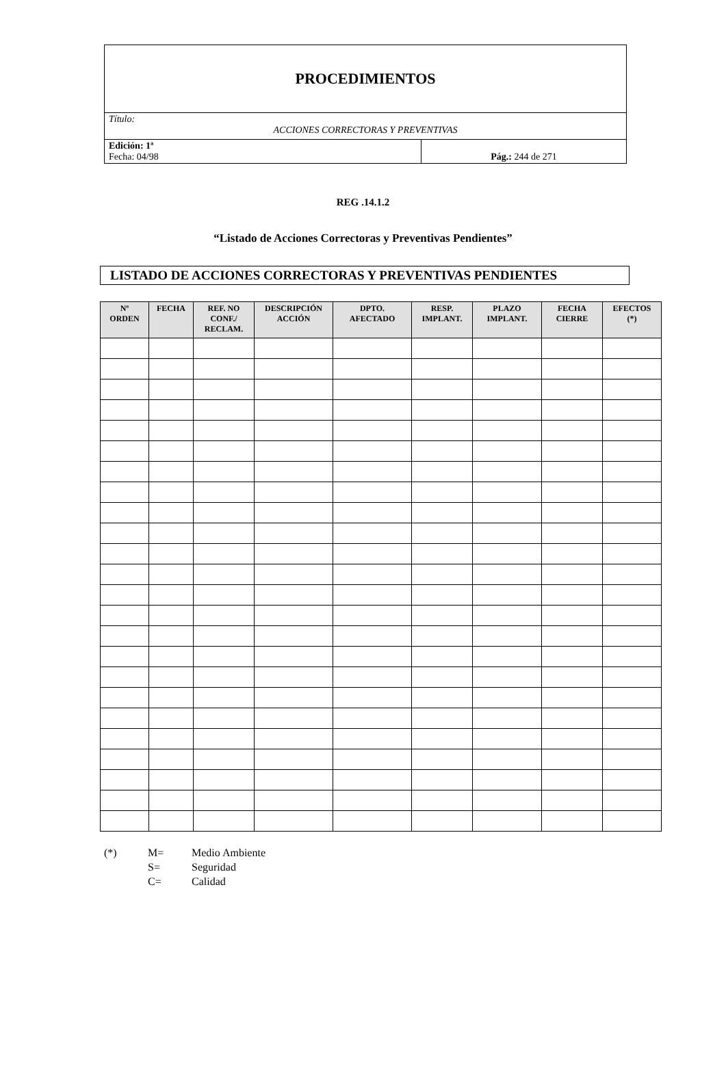| PROCEDIMIENTOS | |
| Título: ACCIONES CORRECTORAS Y PREVENTIVAS | |
| Edición: 1ª Fecha: 04/98 | Pág.: 244 de 271 |
REG .14.1.2
“Listado de Acciones Correctoras y Preventivas Pendientes”
LISTADO DE ACCIONES CORRECTORAS Y PREVENTIVAS PENDIENTES
| Nº ORDEN | FECHA | REF. NO CONF./ RECLAM. | DESCRIPCIÓN ACCIÓN | DPTO. AFECTADO | RESP. IMPLANT. | PLAZO IMPLANT. | FECHA CIERRE | EFECTOS (*) |
| --- | --- | --- | --- | --- | --- | --- | --- | --- |
(*) M= Medio Ambiente
S= Seguridad
C= Calidad